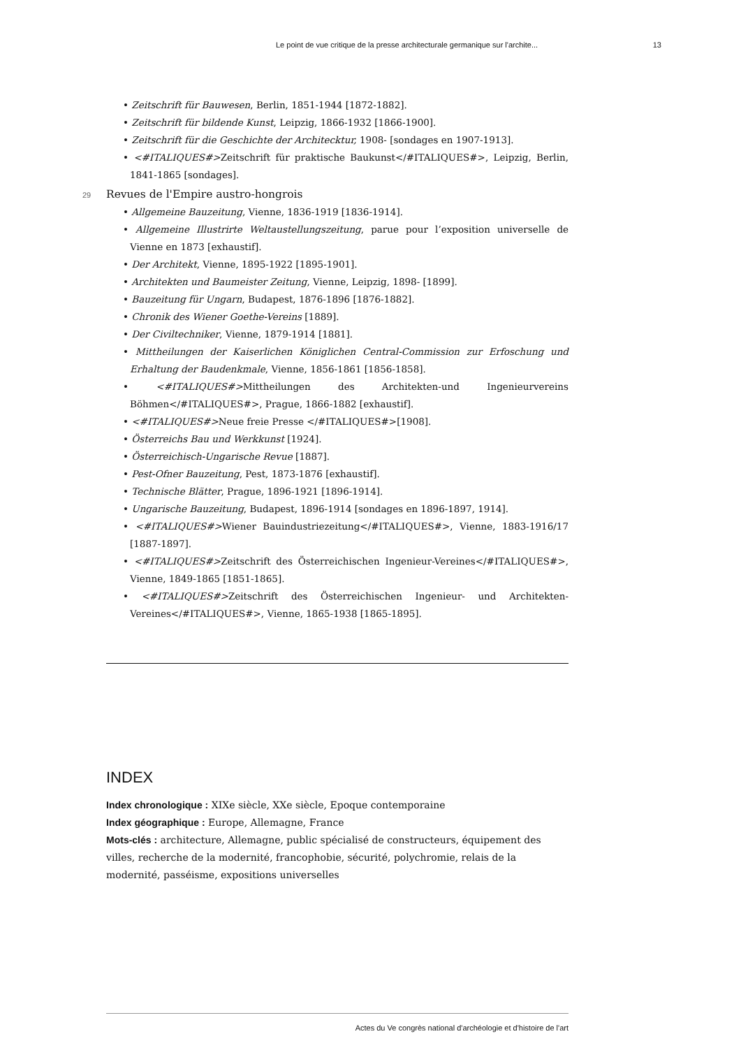Le point de vue critique de la presse architecturale germanique sur l'archite... 13
• Zeitschrift für Bauwesen, Berlin, 1851-1944 [1872-1882].
• Zeitschrift für bildende Kunst, Leipzig, 1866-1932 [1866-1900].
• Zeitschrift für die Geschichte der Architecktur, 1908- [sondages en 1907-1913].
• <#ITALIQUES#>Zeitschrift für praktische Baukunst</#ITALIQUES#>, Leipzig, Berlin, 1841-1865 [sondages].
29 Revues de l'Empire austro-hongrois
• Allgemeine Bauzeitung, Vienne, 1836-1919 [1836-1914].
• Allgemeine Illustrirte Weltaustellungszeitung, parue pour l’exposition universelle de Vienne en 1873 [exhaustif].
• Der Architekt, Vienne, 1895-1922 [1895-1901].
• Architekten und Baumeister Zeitung, Vienne, Leipzig, 1898- [1899].
• Bauzeitung für Ungarn, Budapest, 1876-1896 [1876-1882].
• Chronik des Wiener Goethe-Vereins [1889].
• Der Civiltechniker, Vienne, 1879-1914 [1881].
• Mittheilungen der Kaiserlichen Königlichen Central-Commission zur Erfoschung und Erhaltung der Baudenkmale, Vienne, 1856-1861 [1856-1858].
• <#ITALIQUES#>Mittheilungen des Architekten-und Ingenieurvereins Böhmen</#ITALIQUES#>, Prague, 1866-1882 [exhaustif].
• <#ITALIQUES#>Neue freie Presse </#ITALIQUES#>[1908].
• Österreichs Bau und Werkkunst [1924].
• Österreichisch-Ungarische Revue [1887].
• Pest-Ofner Bauzeitung, Pest, 1873-1876 [exhaustif].
• Technische Blätter, Prague, 1896-1921 [1896-1914].
• Ungarische Bauzeitung, Budapest, 1896-1914 [sondages en 1896-1897, 1914].
• <#ITALIQUES#>Wiener Bauindustriezeitung</#ITALIQUES#>, Vienne, 1883-1916/17 [1887-1897].
• <#ITALIQUES#>Zeitschrift des Österreichischen Ingenieur-Vereines</#ITALIQUES#>, Vienne, 1849-1865 [1851-1865].
• <#ITALIQUES#>Zeitschrift des Österreichischen Ingenieur- und Architekten- Vereines</#ITALIQUES#>, Vienne, 1865-1938 [1865-1895].
INDEX
Index chronologique : XIXe siècle, XXe siècle, Epoque contemporaine
Index géographique : Europe, Allemagne, France
Mots-clés : architecture, Allemagne, public spécialisé de constructeurs, équipement des villes, recherche de la modernité, francophobie, sécurité, polychromie, relais de la modernité, passéisme, expositions universelles
Actes du Ve congrès national d'archéologie et d'histoire de l'art